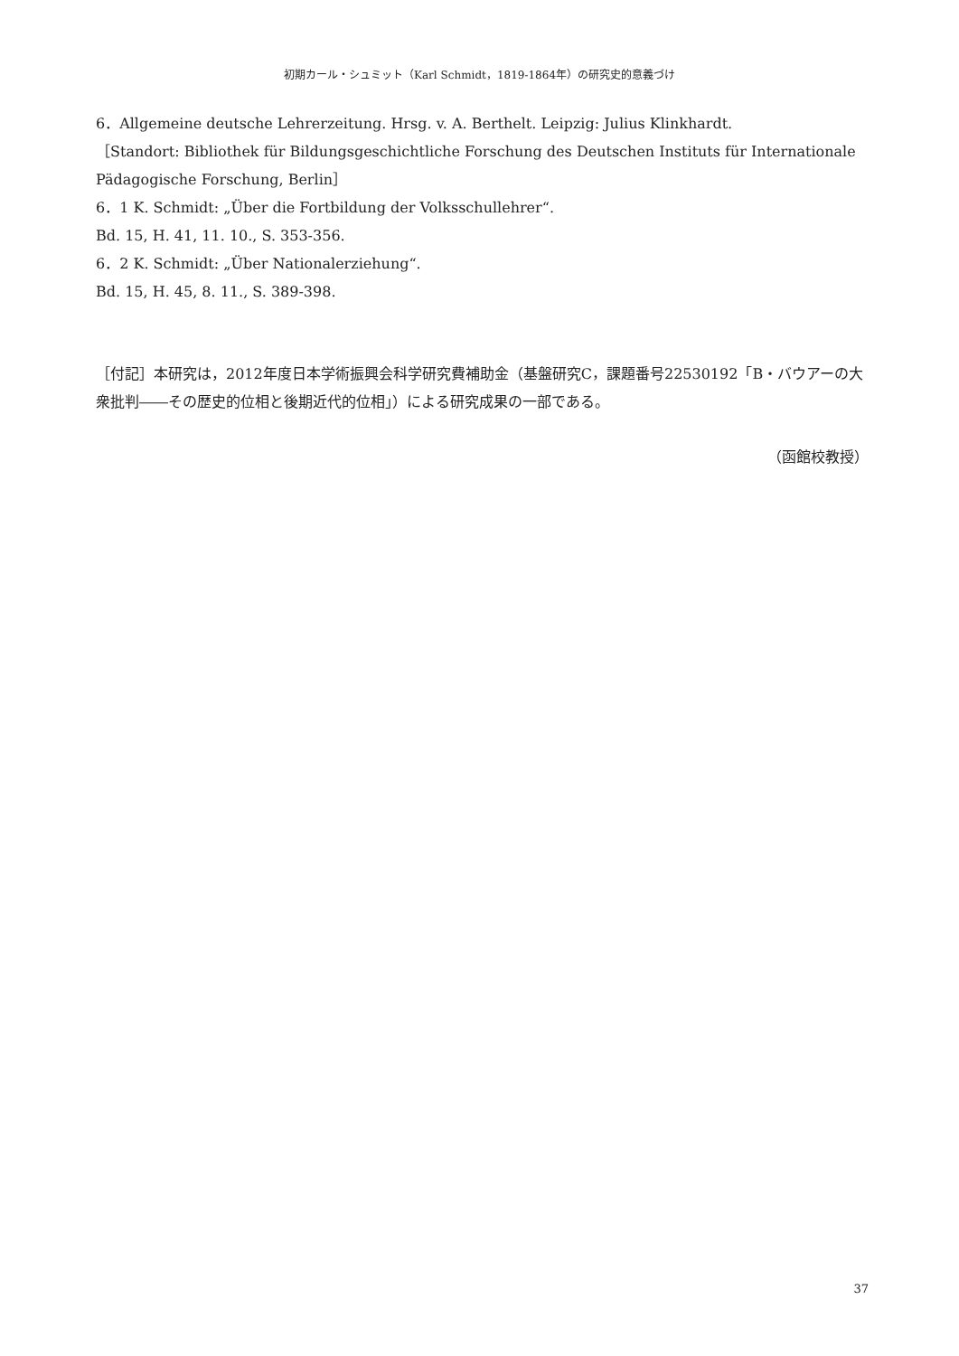初期カール・シュミット（Karl Schmidt，1819-1864年）の研究史的意義づけ
6．Allgemeine deutsche Lehrerzeitung. Hrsg. v. A. Berthelt. Leipzig: Julius Klinkhardt.
［Standort: Bibliothek für Bildungsgeschichtliche Forschung des Deutschen Instituts für Internationale Pädagogische Forschung, Berlin］
6．1 K. Schmidt: „Über die Fortbildung der Volksschullehrer“.
Bd. 15, H. 41, 11. 10., S. 353-356.
6．2 K. Schmidt: „Über Nationalerziehung“.
Bd. 15, H. 45, 8. 11., S. 389-398.
［付記］本研究は，2012年度日本学術振興会科学研究費補助金（基盤研究C，課題番号22530192「B・バウアーの大衆批判――その歴史的位相と後期近代的位相」）による研究成果の一部である。
（函館校教授）
37